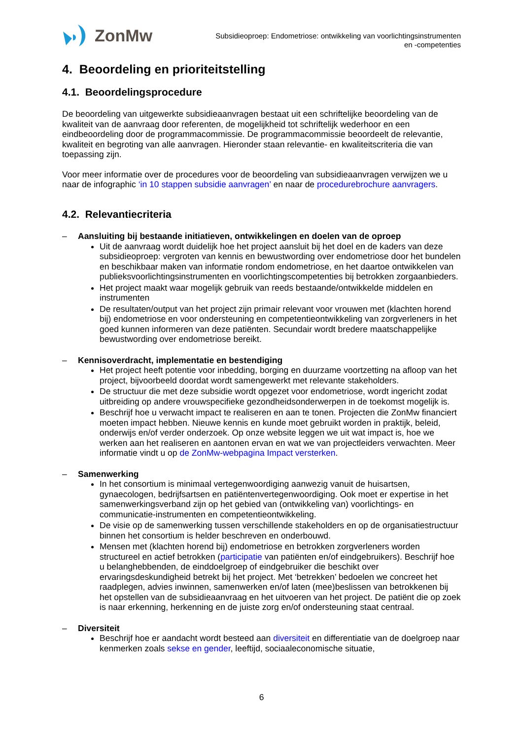ZonMw
Subsidieoproep: Endometriose: ontwikkeling van voorlichtingsinstrumenten
en -competenties
4. Beoordeling en prioriteitstelling
4.1. Beoordelingsprocedure
De beoordeling van uitgewerkte subsidieaanvragen bestaat uit een schriftelijke beoordeling van de kwaliteit van de aanvraag door referenten, de mogelijkheid tot schriftelijk wederhoor en een eindbeoordeling door de programmacommissie. De programmacommissie beoordeelt de relevantie, kwaliteit en begroting van alle aanvragen. Hieronder staan relevantie- en kwaliteitscriteria die van toepassing zijn.
Voor meer informatie over de procedures voor de beoordeling van subsidieaanvragen verwijzen we u naar de infographic ‘in 10 stappen subsidie aanvragen’ en naar de procedurebrochure aanvragers.
4.2. Relevantiecriteria
– Aansluiting bij bestaande initiatieven, ontwikkelingen en doelen van de oproep
Uit de aanvraag wordt duidelijk hoe het project aansluit bij het doel en de kaders van deze subsidieoproep: vergroten van kennis en bewustwording over endometriose door het bundelen en beschikbaar maken van informatie rondom endometriose, en het daartoe ontwikkelen van publieksvoorlichtingsinstrumenten en voorlichtingscompetenties bij betrokken zorgaanbieders.
Het project maakt waar mogelijk gebruik van reeds bestaande/ontwikkelde middelen en instrumenten
De resultaten/output van het project zijn primair relevant voor vrouwen met (klachten horend bij) endometriose en voor ondersteuning en competentieontwikkeling van zorgverleners in het goed kunnen informeren van deze patiënten. Secundair wordt bredere maatschappelijke bewustwording over endometriose bereikt.
– Kennisoverdracht, implementatie en bestendiging
Het project heeft potentie voor inbedding, borging en duurzame voortzetting na afloop van het project, bijvoorbeeld doordat wordt samengewerkt met relevante stakeholders.
De structuur die met deze subsidie wordt opgezet voor endometriose, wordt ingericht zodat uitbreiding op andere vrouwspecifieke gezondheidsonderwerpen in de toekomst mogelijk is.
Beschrijf hoe u verwacht impact te realiseren en aan te tonen. Projecten die ZonMw financiert moeten impact hebben. Nieuwe kennis en kunde moet gebruikt worden in praktijk, beleid, onderwijs en/of verder onderzoek. Op onze website leggen we uit wat impact is, hoe we werken aan het realiseren en aantonen ervan en wat we van projectleiders verwachten. Meer informatie vindt u op de ZonMw-webpagina Impact versterken.
– Samenwerking
In het consortium is minimaal vertegenwoordiging aanwezig vanuit de huisartsen, gynaecologen, bedrijfsartsen en patiëntenvertegenwoordiging. Ook moet er expertise in het samenwerkingsverband zijn op het gebied van (ontwikkeling van) voorlichtings- en communicatie-instrumenten en competentieontwikkeling.
De visie op de samenwerking tussen verschillende stakeholders en op de organisatiestructuur binnen het consortium is helder beschreven en onderbouwd.
Mensen met (klachten horend bij) endometriose en betrokken zorgverleners worden structureel en actief betrokken (participatie van patiënten en/of eindgebruikers). Beschrijf hoe u belanghebbenden, de einddoelgroep of eindgebruiker die beschikt over ervaringsdeskundigheid betrekt bij het project. Met ‘betrekken’ bedoelen we concreet het raadplegen, advies inwinnen, samenwerken en/of laten (mee)beslissen van betrokkenen bij het opstellen van de subsidieaanvraag en het uitvoeren van het project. De patiënt die op zoek is naar erkenning, herkenning en de juiste zorg en/of ondersteuning staat centraal.
– Diversiteit
Beschrijf hoe er aandacht wordt besteed aan diversiteit en differentiatie van de doelgroep naar kenmerken zoals sekse en gender, leeftijd, sociaaleconomische situatie,
6